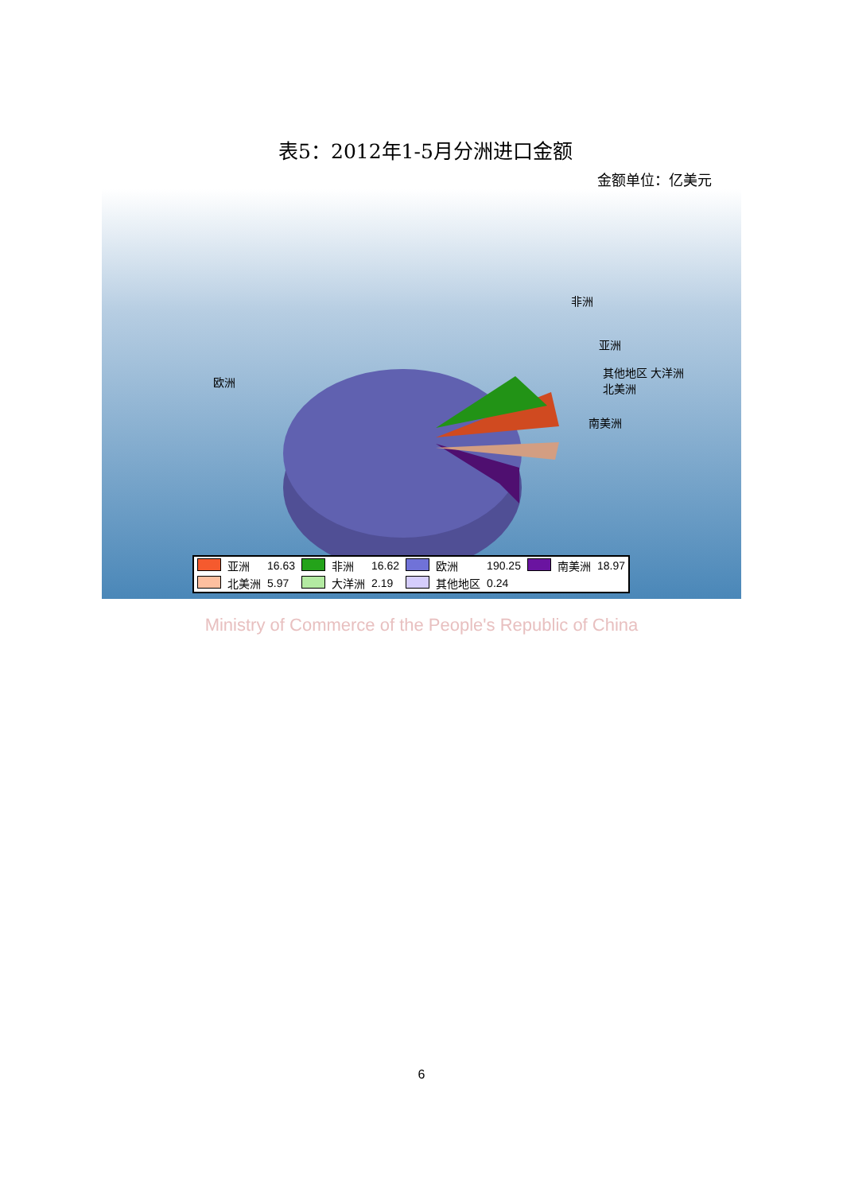表5：2012年1-5月分洲进口金额
金额单位：亿美元
欧洲
非洲
亚洲
其他地区 大洋洲
北美洲
南美洲
| | 亚洲 | 16.63 | | 非洲 | 16.62 | | 欧洲 | 190.25 | | 南美洲 | 18.97 |
| | 北美洲 | 5.97 | | 大洋洲 | 2.19 | | 其他地区 | 0.24 | | | |
Ministry of Commerce of the People's Republic of China
6